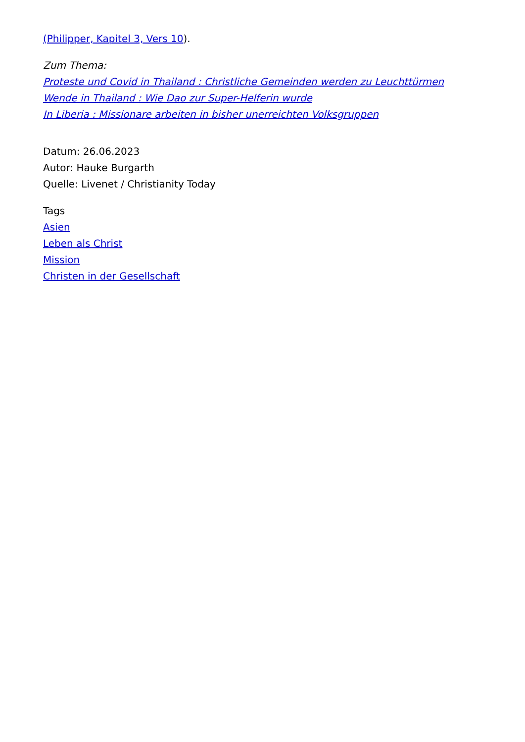(Philipper, Kapitel 3, Vers 10).
Zum Thema:
Proteste und Covid in Thailand : Christliche Gemeinden werden zu Leuchttürmen
Wende in Thailand : Wie Dao zur Super-Helferin wurde
In Liberia : Missionare arbeiten in bisher unerreichten Volksgruppen
Datum: 26.06.2023
Autor: Hauke Burgarth
Quelle: Livenet / Christianity Today
Tags
Asien
Leben als Christ
Mission
Christen in der Gesellschaft